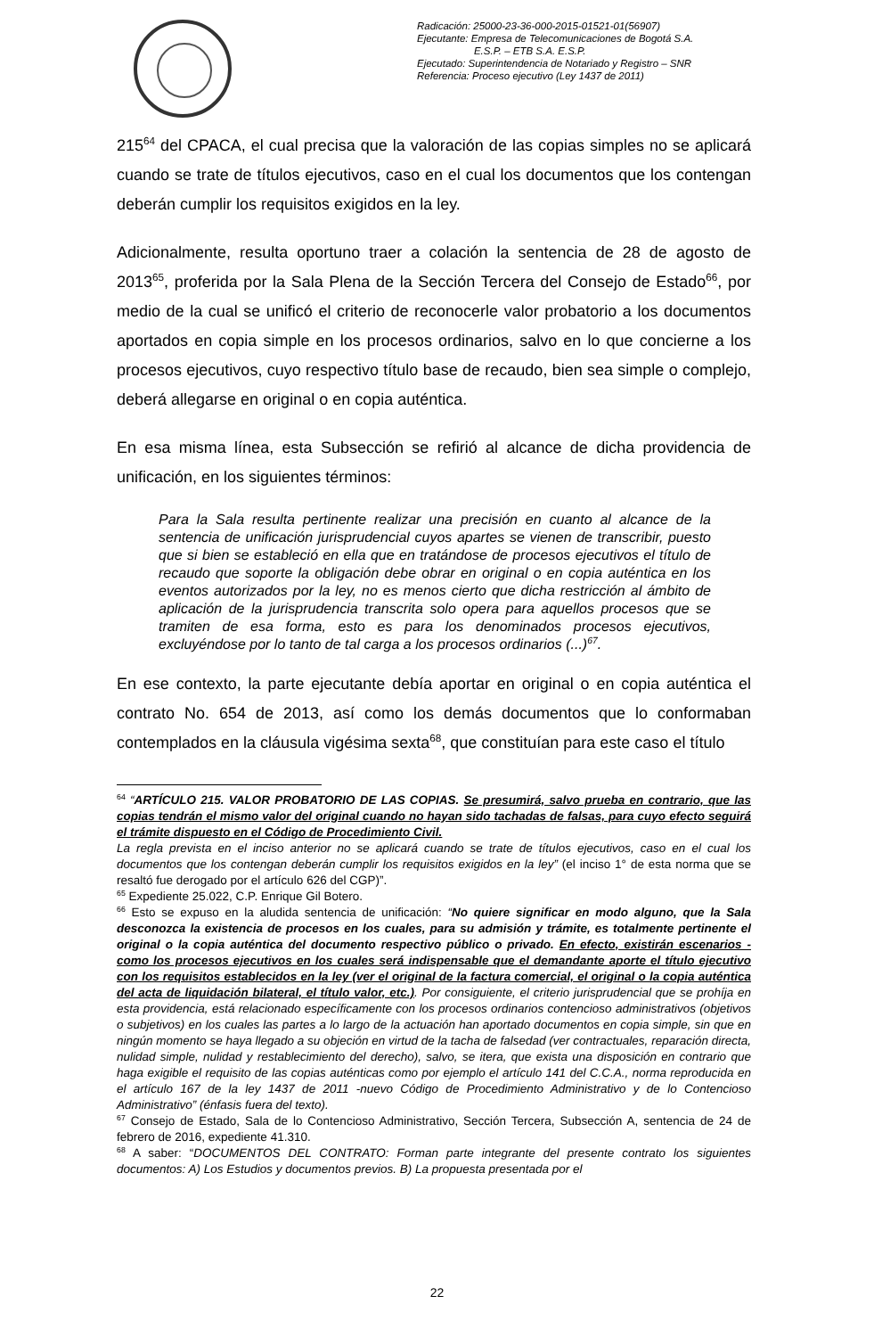Radicación: 25000-23-36-000-2015-01521-01(56907)
Ejecutante: Empresa de Telecomunicaciones de Bogotá S.A.
E.S.P. – ETB S.A. E.S.P.
Ejecutado: Superintendencia de Notariado y Registro – SNR
Referencia: Proceso ejecutivo (Ley 1437 de 2011)
215<sup>64</sup> del CPACA, el cual precisa que la valoración de las copias simples no se aplicará cuando se trate de títulos ejecutivos, caso en el cual los documentos que los contengan deberán cumplir los requisitos exigidos en la ley.
Adicionalmente, resulta oportuno traer a colación la sentencia de 28 de agosto de 2013<sup>65</sup>, proferida por la Sala Plena de la Sección Tercera del Consejo de Estado<sup>66</sup>, por medio de la cual se unificó el criterio de reconocerle valor probatorio a los documentos aportados en copia simple en los procesos ordinarios, salvo en lo que concierne a los procesos ejecutivos, cuyo respectivo título base de recaudo, bien sea simple o complejo, deberá allegarse en original o en copia auténtica.
En esa misma línea, esta Subsección se refirió al alcance de dicha providencia de unificación, en los siguientes términos:
Para la Sala resulta pertinente realizar una precisión en cuanto al alcance de la sentencia de unificación jurisprudencial cuyos apartes se vienen de transcribir, puesto que si bien se estableció en ella que en tratándose de procesos ejecutivos el título de recaudo que soporte la obligación debe obrar en original o en copia auténtica en los eventos autorizados por la ley, no es menos cierto que dicha restricción al ámbito de aplicación de la jurisprudencia transcrita solo opera para aquellos procesos que se tramiten de esa forma, esto es para los denominados procesos ejecutivos, excluyéndose por lo tanto de tal carga a los procesos ordinarios (...)<sup>67</sup>.
En ese contexto, la parte ejecutante debía aportar en original o en copia auténtica el contrato No. 654 de 2013, así como los demás documentos que lo conformaban contemplados en la cláusula vigésima sexta<sup>68</sup>, que constituían para este caso el título
<sup>64</sup> “ARTÍCULO 215. VALOR PROBATORIO DE LAS COPIAS. Se presumirá, salvo prueba en contrario, que las copias tendrán el mismo valor del original cuando no hayan sido tachadas de falsas, para cuyo efecto seguirá el trámite dispuesto en el Código de Procedimiento Civil.
La regla prevista en el inciso anterior no se aplicará cuando se trate de títulos ejecutivos, caso en el cual los documentos que los contengan deberán cumplir los requisitos exigidos en la ley” (el inciso 1° de esta norma que se resaltó fue derogado por el artículo 626 del CGP)”.
<sup>65</sup> Expediente 25.022, C.P. Enrique Gil Botero.
<sup>66</sup> Esto se expuso en la aludida sentencia de unificación: “No quiere significar en modo alguno, que la Sala desconozca la existencia de procesos en los cuales, para su admisión y trámite, es totalmente pertinente el original o la copia auténtica del documento respectivo público o privado. En efecto, existirán escenarios -como los procesos ejecutivos en los cuales será indispensable que el demandante aporte el título ejecutivo con los requisitos establecidos en la ley (ver el original de la factura comercial, el original o la copia auténtica del acta de liquidación bilateral, el título valor, etc.). Por consiguiente, el criterio jurisprudencial que se prohíja en esta providencia, está relacionado específicamente con los procesos ordinarios contencioso administrativos (objetivos o subjetivos) en los cuales las partes a lo largo de la actuación han aportado documentos en copia simple, sin que en ningún momento se haya llegado a su objeción en virtud de la tacha de falsedad (ver contractuales, reparación directa, nulidad simple, nulidad y restablecimiento del derecho), salvo, se itera, que exista una disposición en contrario que haga exigible el requisito de las copias auténticas como por ejemplo el artículo 141 del C.C.A., norma reproducida en el artículo 167 de la ley 1437 de 2011 -nuevo Código de Procedimiento Administrativo y de lo Contencioso Administrativo” (énfasis fuera del texto).
<sup>67</sup> Consejo de Estado, Sala de lo Contencioso Administrativo, Sección Tercera, Subsección A, sentencia de 24 de febrero de 2016, expediente 41.310.
<sup>68</sup> A saber: “DOCUMENTOS DEL CONTRATO: Forman parte integrante del presente contrato los siguientes documentos: A) Los Estudios y documentos previos. B) La propuesta presentada por el
22